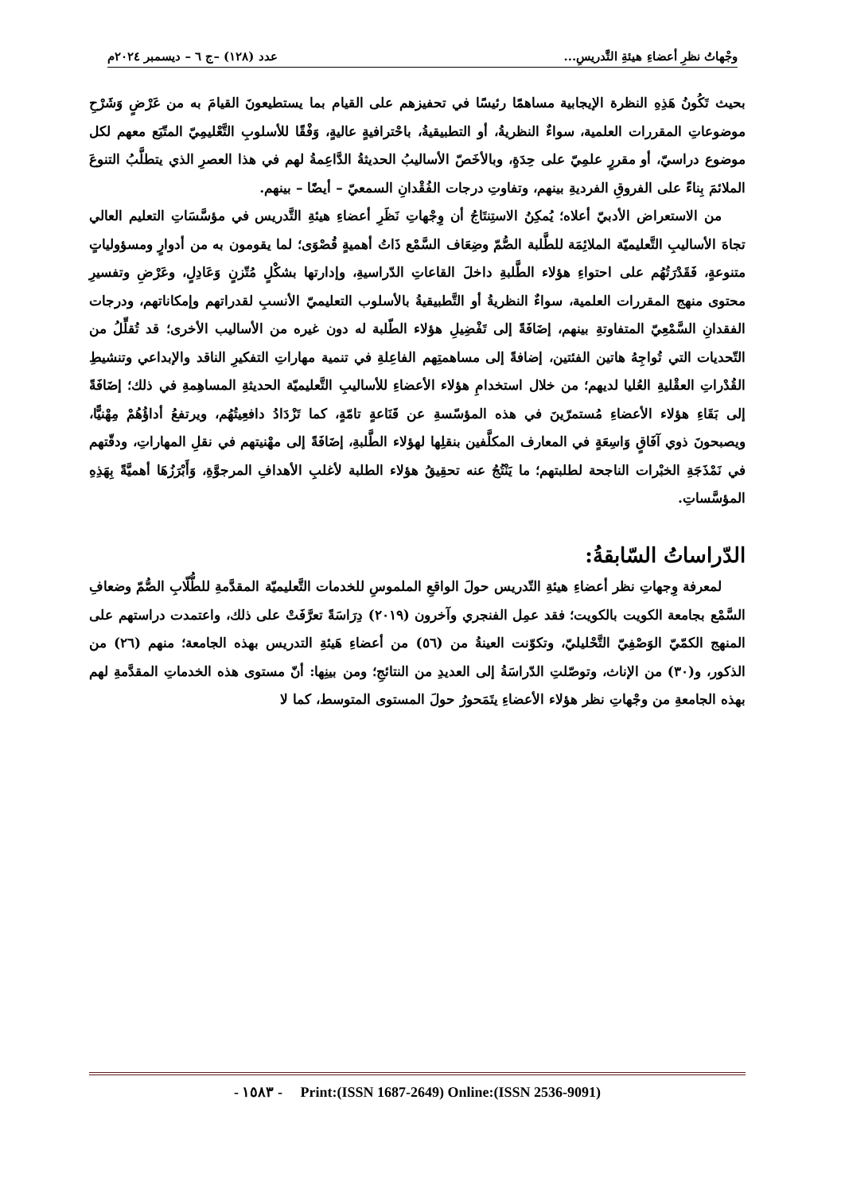وجْهاتُ نظرِ أعضاءِ هيئةِ التَّدريسِ... عدد (١٢٨) –ج ٦ – ديسمبر ٢٠٢٤م
بحيث تَكُونُ هَذِهِ النظرة الإيجابية مساهمًا رئيسًا في تحفيزهم على القيام بما يستطيعونَ القيامَ به من عَرْضٍ وَشَرْحِ موضوعاتِ المقررات العلمية، سواءٌ النظريةُ، أو التطبيقيةُ، باحْترافيةٍ عاليةٍ، وَفْقًا للأسلوبِ التَّعْليمِيّ المتّبَع معهم لكل موضوع دراسيّ، أو مقررٍ علمِيّ على حِدَةٍ، وبالأخَصّ الأساليبُ الحديثةُ الدَّاعِمةُ لهم في هذا العصرِ الذي يتطلَّبُ التنوعَ الملائمَ بِناءً على الفروقِ الفرديةِ بينهم، وتفاوتِ درجات الفُقْدانِ السمعيّ – أيضًا – بينهم.
من الاستعراض الأدبيّ أعلاه؛ يُمكِنُ الاستِنتَاجُ أن وِجْهاتِ نَظَرِ أعضاءِ هيئةِ التَّدريس في مؤسَّسَاتِ التعليم العالي تجاهَ الأساليبِ التَّعليميّة الملائِمَة للطَّلبة الصُّمّ وضِعَاف السَّمْع ذَاتُ أهميةٍ قُصْوَى؛ لما يقومون به من أدوارٍ ومسؤولياتٍ متنوعةٍ، فَقَدْرَتُهُم على احتواءِ هؤلاء الطَّلبةِ داخلَ القاعاتِ الدّراسيةِ، وإدارتها بشكْلٍ مُتّزنٍ وَعَادِلٍ، وعَرْضِ وتفسيرِ محتوى منهج المقررات العلمية، سواءٌ النظريةُ أو التَّطبيقيةُ بالأسلوب التعليميّ الأنسبِ لقدراتهم وإمكاناتهم، ودرجات الفقدانِ السَّمْعِيّ المتفاوتةِ بينهم، إضَافَةً إلى تَفْضِيلِ هؤلاء الطّلبة له دون غيره من الأساليب الأخرى؛ قد تُقلِّلُ من التّحديات التي تُواجِهُ هاتين الفئتين، إضافةً إلى مساهمتِهم الفاعِلةِ في تنمية مهاراتِ التفكيرِ الناقد والإبداعي وتنشيطِ القُدْراتِ العقْليةِ العُليا لديهم؛ من خلال استخدامِ هؤلاء الأعضاءِ للأساليبِ التَّعليميّة الحديثةِ المساهِمةِ في ذلك؛ إضَافَةً إلى بَقَاءِ هؤلاء الأعضاءِ مُستمرّينَ في هذه المؤسّسةِ عن قَنَاعةٍ تامّةٍ، كما تَزْدَادُ دافعِيتُهُم، ويرتفعُ أداؤُهُمْ مِهْنيًّا، ويصبحونَ ذوي آفَاقٍ وَاسِعَةٍ في المعارف المكلَّفين بنقلِها لهؤلاء الطَّلبةِ، إضَافَةً إلى مهْنيتهم في نقلِ المهاراتِ، ودقّتهم في نَمْذَجَةِ الخبْرات الناجحة لطلبتهم؛ ما يَنْتُجُ عنه تحقِيقُ هؤلاء الطلبة لأغلبِ الأهدافِ المرجوَّةِ، وَأَبْرَزُهَا أهميَّةً بِهَذِهِ المؤسَّساتِ.
الدّراساتُ السّابقةُ:
لمعرفة وِجهاتِ نظر أعضاءِ هيئةِ التّدريس حولَ الواقعِ الملموسِ للخدمات التَّعليميّة المقدَّمةِ للطُّلّابِ الصُّمّ وضعافِ السَّمْع بجامعة الكويت بالكويت؛ فقد عمِل الفنجري وآخرون (٢٠١٩) دِرَاسَةً تعرَّفَتْ على ذلك، واعتمدت دراستهم على المنهج الكمّيّ الوَصْفِيّ التَّحْليليّ، وتكوّنت العينةُ من (٥٦) من أعضاءِ هَيئةِ التدريس بهذه الجامعة؛ منهم (٢٦) من الذكور، و(٣٠) من الإناث، وتوصّلتِ الدّراسَةُ إلى العديدِ من النتائجِ؛ ومن بينِها: أنّ مستوى هذه الخدماتِ المقدَّمةِ لهم بهذه الجامعةِ من وجْهاتِ نظر هؤلاء الأعضاءِ يتَمَحورُ حولَ المستوى المتوسط، كما لا
- ١٥٨٣ - Print:(ISSN 1687-2649) Online:(ISSN 2536-9091)